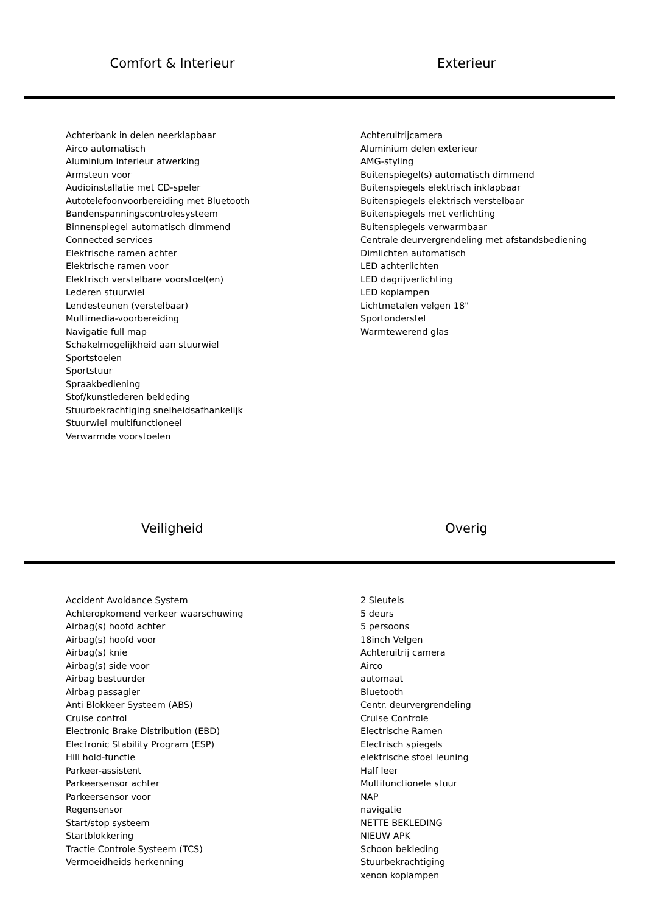Comfort & Interieur Exterieur
Achterbank in delen neerklapbaar
Airco automatisch
Aluminium interieur afwerking
Armsteun voor
Audioinstallatie met CD-speler
Autotelefoonvoorbereiding met Bluetooth
Bandenspanningscontrolesysteem
Binnenspiegel automatisch dimmend
Connected services
Elektrische ramen achter
Elektrische ramen voor
Elektrisch verstelbare voorstoel(en)
Lederen stuurwiel
Lendesteunen (verstelbaar)
Multimedia-voorbereiding
Navigatie full map
Schakelmogelijkheid aan stuurwiel
Sportstoelen
Sportstuur
Spraakbediening
Stof/kunstlederen bekleding
Stuurbekrachtiging snelheidsafhankelijk
Stuurwiel multifunctioneel
Verwarmde voorstoelen
Achteruitrijcamera
Aluminium delen exterieur
AMG-styling
Buitenspiegel(s) automatisch dimmend
Buitenspiegels elektrisch inklapbaar
Buitenspiegels elektrisch verstelbaar
Buitenspiegels met verlichting
Buitenspiegels verwarmbaar
Centrale deurvergrendeling met afstandsbediening
Dimlichten automatisch
LED achterlichten
LED dagrijverlichting
LED koplampen
Lichtmetalen velgen 18"
Sportonderstel
Warmtewerend glas
Veiligheid Overig
Accident Avoidance System
Achteropkomend verkeer waarschuwing
Airbag(s) hoofd achter
Airbag(s) hoofd voor
Airbag(s) knie
Airbag(s) side voor
Airbag bestuurder
Airbag passagier
Anti Blokkeer Systeem (ABS)
Cruise control
Electronic Brake Distribution (EBD)
Electronic Stability Program (ESP)
Hill hold-functie
Parkeer-assistent
Parkeersensor achter
Parkeersensor voor
Regensensor
Start/stop systeem
Startblokkering
Tractie Controle Systeem (TCS)
Vermoeidheids herkenning
2 Sleutels
5 deurs
5 persoons
18inch Velgen
Achteruitrij camera
Airco
automaat
Bluetooth
Centr. deurvergrendeling
Cruise Controle
Electrische Ramen
Electrisch spiegels
elektrische stoel leuning
Half leer
Multifunctionele stuur
NAP
navigatie
NETTE BEKLEDING
NIEUW APK
Schoon bekleding
Stuurbekrachtiging
xenon koplampen